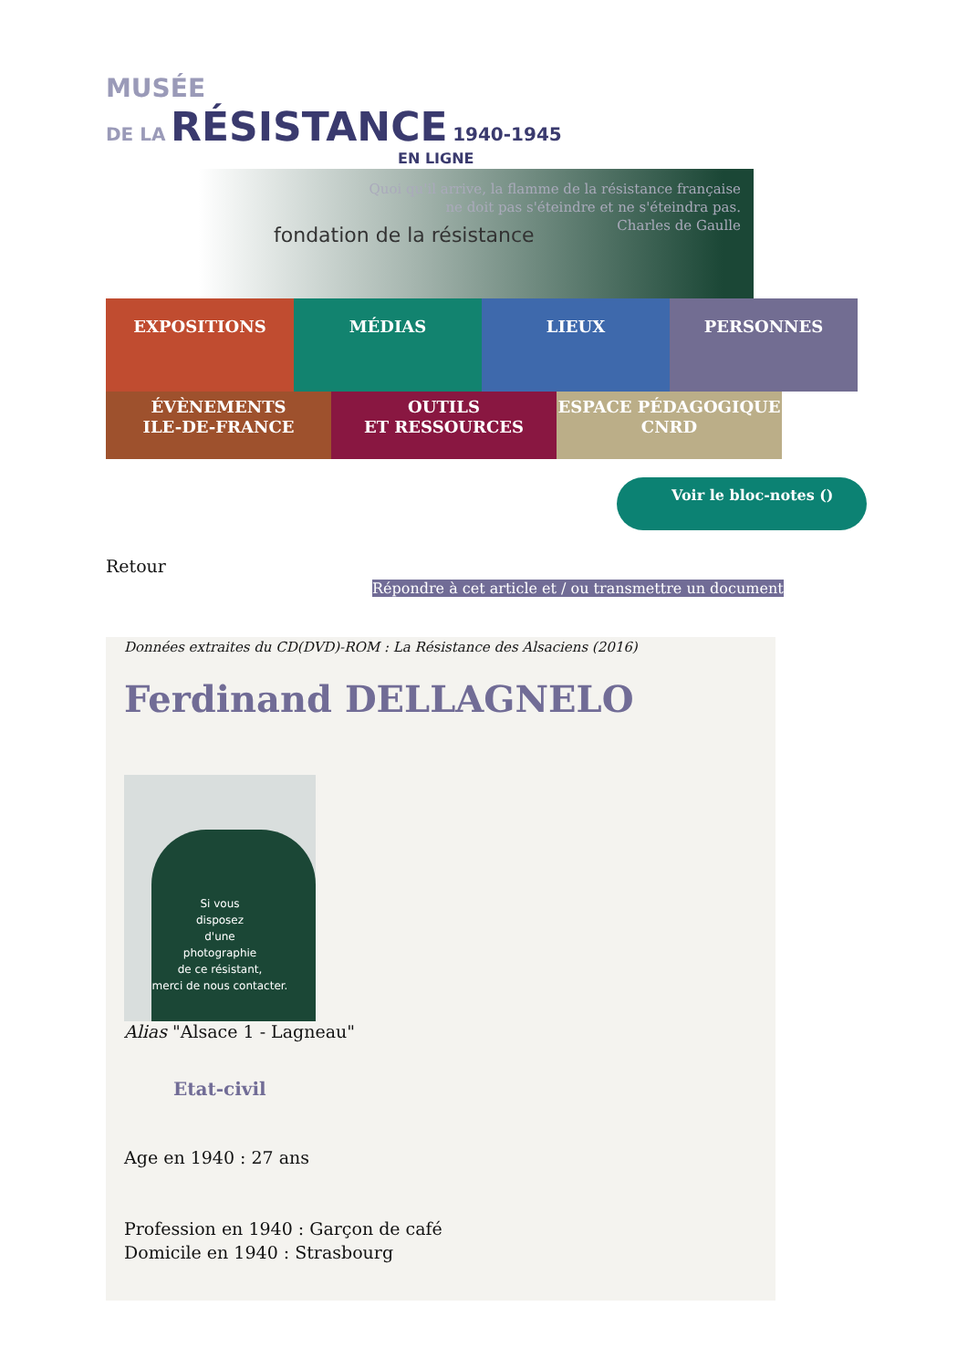MUSÉE
DE LA RÉSISTANCE 1940-1945
EN LIGNE
Quoi qu'il arrive, la flamme de la résistance française
ne doit pas s'éteindre et ne s'éteindra pas.
Charles de Gaulle
fondation de la résistance
EXPOSITIONS
MÉDIAS
LIEUX
PERSONNES
ÉVÈNEMENTS
ILE-DE-FRANCE
OUTILS
ET RESSOURCES
ESPACE PÉDAGOGIQUE
CNRD
Voir le bloc-notes ()
Retour
Répondre à cet article et / ou transmettre un document
Données extraites du CD(DVD)-ROM : La Résistance des Alsaciens (2016)
Ferdinand DELLAGNELO
Si vous
disposez
d'une
photographie
de ce résistant,
merci de nous contacter.
Alias "Alsace 1 - Lagneau"
Etat-civil
Age en 1940 : 27 ans
Profession en 1940 : Garçon de café
Domicile en 1940 : Strasbourg